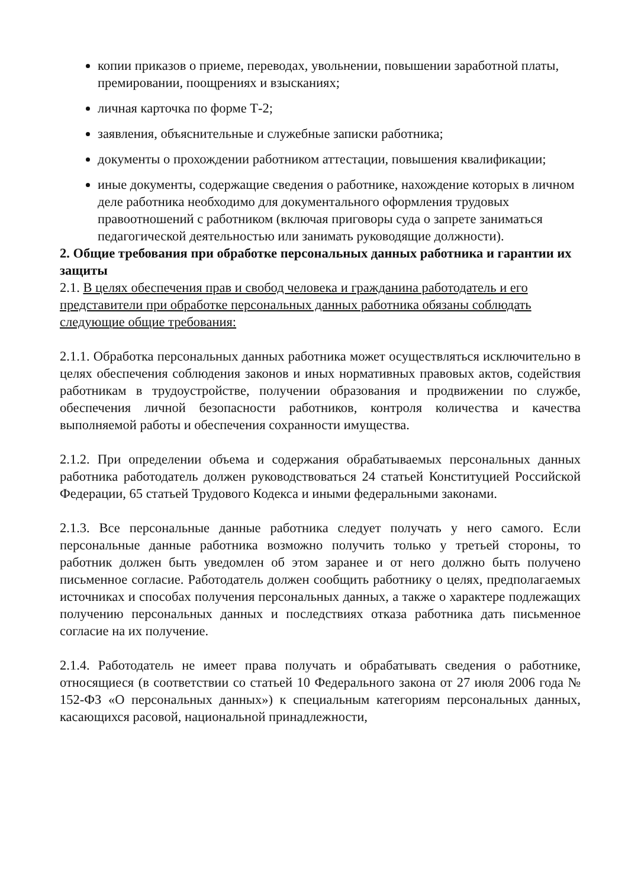копии приказов о приеме, переводах, увольнении, повышении заработной платы, премировании, поощрениях и взысканиях;
личная карточка по форме Т-2;
заявления, объяснительные и служебные записки работника;
документы о прохождении работником аттестации, повышения квалификации;
иные документы, содержащие сведения о работнике, нахождение которых в личном деле работника необходимо для документального оформления трудовых правоотношений с работником (включая приговоры суда о запрете заниматься педагогической деятельностью или занимать руководящие должности).
2. Общие требования при обработке персональных данных работника и гарантии их защиты
2.1. В целях обеспечения прав и свобод человека и гражданина работодатель и его представители при обработке персональных данных работника обязаны соблюдать следующие общие требования:
2.1.1. Обработка персональных данных работника может осуществляться исключительно в целях обеспечения соблюдения законов и иных нормативных правовых актов, содействия работникам в трудоустройстве, получении образования и продвижении по службе, обеспечения личной безопасности работников, контроля количества и качества выполняемой работы и обеспечения сохранности имущества.
2.1.2. При определении объема и содержания обрабатываемых персональных данных работника работодатель должен руководствоваться 24 статьей Конституцией Российской Федерации, 65 статьей Трудового Кодекса и иными федеральными законами.
2.1.3. Все персональные данные работника следует получать у него самого. Если персональные данные работника возможно получить только у третьей стороны, то работник должен быть уведомлен об этом заранее и от него должно быть получено письменное согласие. Работодатель должен сообщить работнику о целях, предполагаемых источниках и способах получения персональных данных, а также о характере подлежащих получению персональных данных и последствиях отказа работника дать письменное согласие на их получение.
2.1.4. Работодатель не имеет права получать и обрабатывать сведения о работнике, относящиеся (в соответствии со статьей 10 Федерального закона от 27 июля 2006 года № 152-ФЗ «О персональных данных») к специальным категориям персональных данных, касающихся расовой, национальной принадлежности,